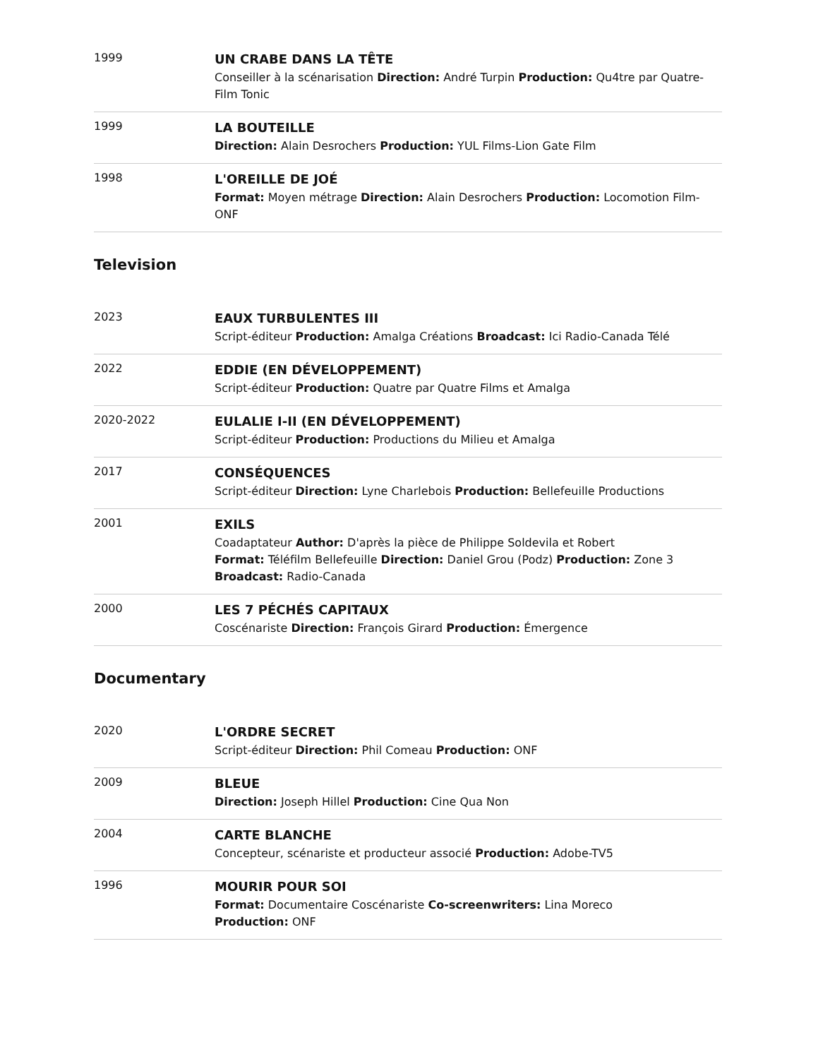1999
UN CRABE DANS LA TÊTE
Conseiller à la scénarisation Direction: André Turpin Production: Qu4tre par Quatre-Film Tonic
1999
LA BOUTEILLE
Direction: Alain Desrochers Production: YUL Films-Lion Gate Film
1998
L'OREILLE DE JOÉ
Format: Moyen métrage Direction: Alain Desrochers Production: Locomotion Film-ONF
Television
2023
EAUX TURBULENTES III
Script-éditeur Production: Amalga Créations Broadcast: Ici Radio-Canada Télé
2022
EDDIE (EN DÉVELOPPEMENT)
Script-éditeur Production: Quatre par Quatre Films et Amalga
2020-2022
EULALIE I-II (EN DÉVELOPPEMENT)
Script-éditeur Production: Productions du Milieu et Amalga
2017
CONSÉQUENCES
Script-éditeur Direction: Lyne Charlebois Production: Bellefeuille Productions
2001
EXILS
Coadaptateur Author: D'après la pièce de Philippe Soldevila et Robert
Format: Téléfilm Bellefeuille Direction: Daniel Grou (Podz) Production: Zone 3 Broadcast: Radio-Canada
2000
LES 7 PÉCHÉS CAPITAUX
Coscénariste Direction: François Girard Production: Émergence
Documentary
2020
L'ORDRE SECRET
Script-éditeur Direction: Phil Comeau Production: ONF
2009
BLEUE
Direction: Joseph Hillel Production: Cine Qua Non
2004
CARTE BLANCHE
Concepteur, scénariste et producteur associé Production: Adobe-TV5
1996
MOURIR POUR SOI
Format: Documentaire Coscénariste Co-screenwriters: Lina Moreco
Production: ONF